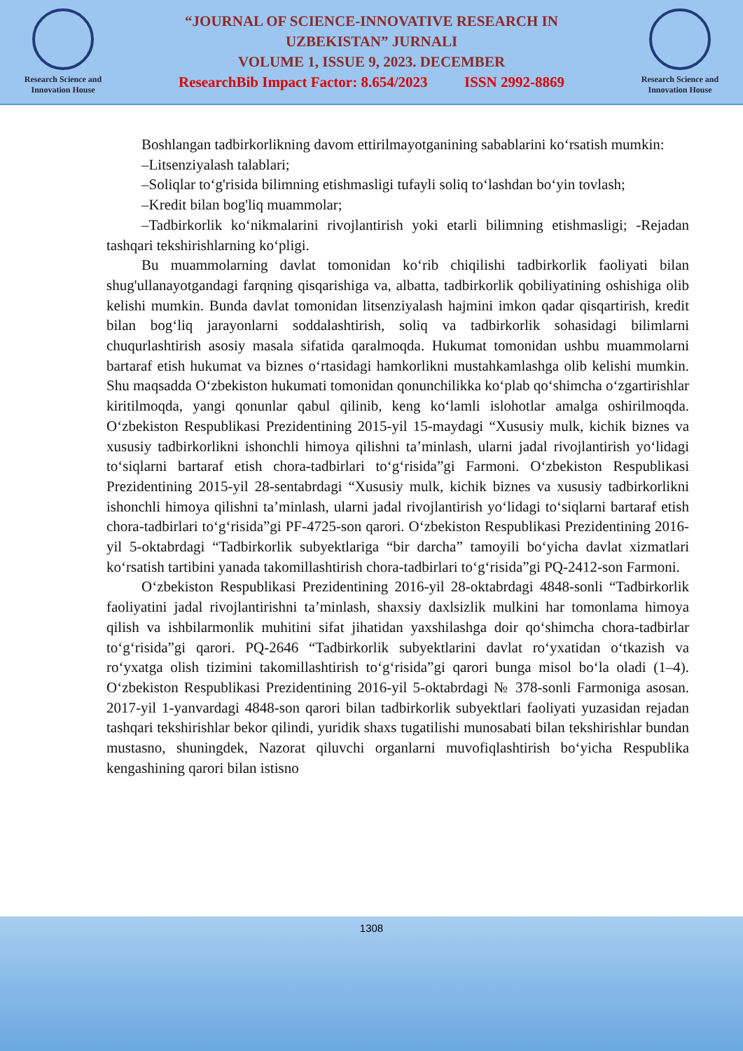Research Science and Innovation House
“JOURNAL OF SCIENCE-INNOVATIVE RESEARCH IN
UZBEKISTAN” JURNALI
VOLUME 1, ISSUE 9, 2023. DECEMBER
ResearchBib Impact Factor: 8.654/2023 ISSN 2992-8869
Research Science and Innovation House
Boshlangan tadbirkorlikning davom ettirilmayotganining sabablarini ko‘rsatish mumkin:
–Litsenziyalash talablari;
–Soliqlar to‘g'risida bilimning etishmasligi tufayli soliq to‘lashdan bo‘yin tovlash;
–Kredit bilan bog'liq muammolar;
–Tadbirkorlik ko‘nikmalarini rivojlantirish yoki etarli bilimning etishmasligi; -Rejadan tashqari tekshirishlarning ko‘pligi.
Bu muammolarning davlat tomonidan ko‘rib chiqilishi tadbirkorlik faoliyati bilan shug'ullanayotgandagi farqning qisqarishiga va, albatta, tadbirkorlik qobiliyatining oshishiga olib kelishi mumkin. Bunda davlat tomonidan litsenziyalash hajmini imkon qadar qisqartirish, kredit bilan bog‘liq jarayonlarni soddalashtirish, soliq va tadbirkorlik sohasidagi bilimlarni chuqurlashtirish asosiy masala sifatida qaralmoqda. Hukumat tomonidan ushbu muammolarni bartaraf etish hukumat va biznes o‘rtasidagi hamkorlikni mustahkamlashga olib kelishi mumkin. Shu maqsadda O‘zbekiston hukumati tomonidan qonunchilikka ko‘plab qo‘shimcha o‘zgartirishlar kiritilmoqda, yangi qonunlar qabul qilinib, keng ko‘lamli islohotlar amalga oshirilmoqda. O‘zbekiston Respublikasi Prezidentining 2015-yil 15-maydagi “Xususiy mulk, kichik biznes va xususiy tadbirkorlikni ishonchli himoya qilishni ta’minlash, ularni jadal rivojlantirish yo‘lidagi to‘siqlarni bartaraf etish chora-tadbirlari to‘g‘risida”gi Farmoni. O‘zbekiston Respublikasi Prezidentining 2015-yil 28-sentabrdagi “Xususiy mulk, kichik biznes va xususiy tadbirkorlikni ishonchli himoya qilishni ta’minlash, ularni jadal rivojlantirish yo‘lidagi to‘siqlarni bartaraf etish chora-tadbirlari to‘g‘risida”gi PF-4725-son qarori. O‘zbekiston Respublikasi Prezidentining 2016-yil 5-oktabrdagi “Tadbirkorlik subyektlariga “bir darcha” tamoyili bo‘yicha davlat xizmatlari ko‘rsatish tartibini yanada takomillashtirish chora-tadbirlari to‘g‘risida”gi PQ-2412-son Farmoni.
O‘zbekiston Respublikasi Prezidentining 2016-yil 28-oktabrdagi 4848-sonli “Tadbirkorlik faoliyatini jadal rivojlantirishni ta’minlash, shaxsiy daxlsizlik mulkini har tomonlama himoya qilish va ishbilarmonlik muhitini sifat jihatidan yaxshilashga doir qo‘shimcha chora-tadbirlar to‘g‘risida”gi qarori. PQ-2646 “Tadbirkorlik subyektlarini davlat ro‘yxatidan o‘tkazish va ro‘yxatga olish tizimini takomillashtirish to‘g‘risida”gi qarori bunga misol bo‘la oladi (1–4). O‘zbekiston Respublikasi Prezidentining 2016-yil 5-oktabrdagi № 378-sonli Farmoniga asosan. 2017-yil 1-yanvardagi 4848-son qarori bilan tadbirkorlik subyektlari faoliyati yuzasidan rejadan tashqari tekshirishlar bekor qilindi, yuridik shaxs tugatilishi munosabati bilan tekshirishlar bundan mustasno, shuningdek, Nazorat qiluvchi organlarni muvofiqlashtirish bo‘yicha Respublika kengashining qarori bilan istisno
1308